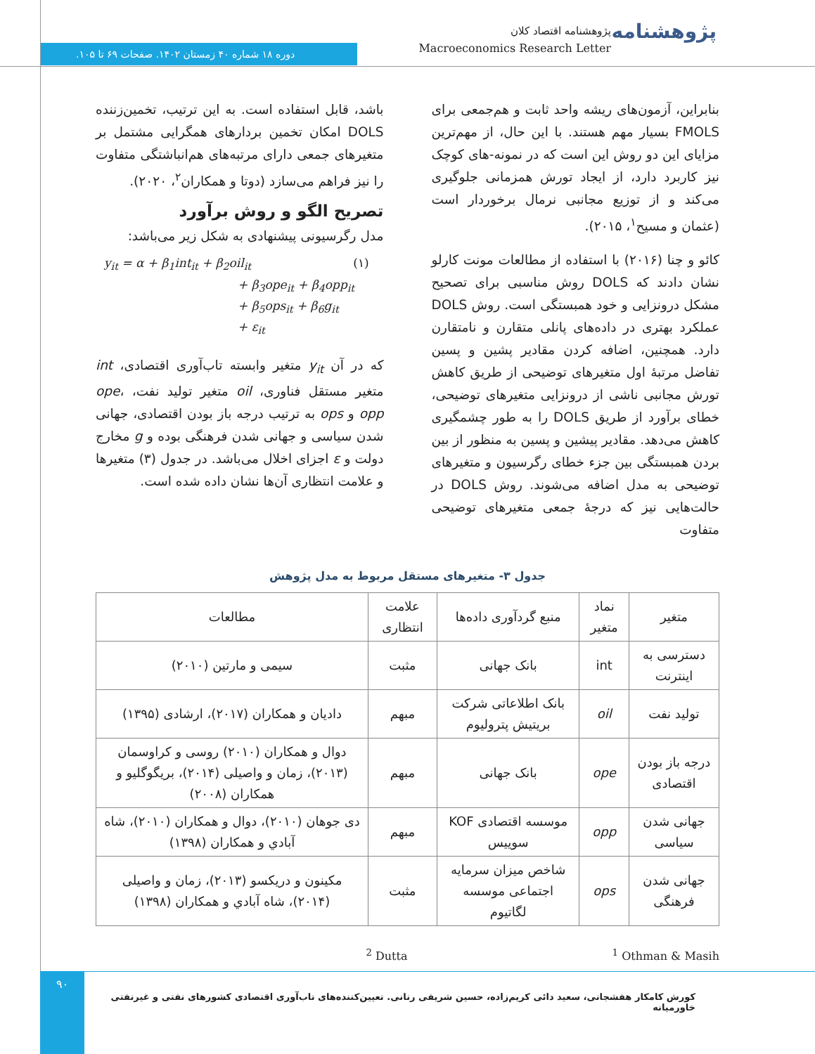پژوهشنامه
پژوهشنامه اقتصاد کلان
Macroeconomics Research Letter
دوره ۱۸ شماره ۴۰ زمستان ۱۴۰۲. صفحات ۶۹ تا ۱۰۵.
بنابراین، آزمون‌های ریشه واحد ثابت و هم‌جمعی برای FMOLS بسیار مهم هستند. با این حال، از مهم‌ترین مزایای این دو روش این است که در نمونه-های کوچک نیز کاربرد دارد، از ایجاد تورش همزمانی جلوگیری می‌کند و از توزیع مجانبی نرمال برخوردار است (عثمان و مسیح<sup>۱</sup>، ۲۰۱۵).
کائو و چنا (۲۰۱۶) با استفاده از مطالعات مونت کارلو نشان دادند که DOLS روش مناسبی برای تصحیح مشکل درونزایی و خود همبستگی است. روش DOLS عملکرد بهتری در داده‌های پانلی متقارن و نامتقارن دارد. همچنین، اضافه کردن مقادیر پشین و پسین تفاضل مرتبهٔ اول متغیرهای توضیحی از طریق کاهش تورش مجانبی ناشی از درونزایی متغیرهای توضیحی، خطای برآورد از طریق DOLS را به طور چشمگیری کاهش می‌دهد. مقادیر پیشین و پسین به منظور از بین بردن همبستگی بین جزء خطای رگرسیون و متغیرهای توضیحی به مدل اضافه می‌شوند. روش DOLS در حالت‌هایی نیز که درجهٔ جمعی متغیرهای توضیحی متفاوت
باشد، قابل استفاده است. به این ترتیب، تخمین‌زننده DOLS امکان تخمین بردارهای همگرایی مشتمل بر متغیرهای جمعی دارای مرتبه‌های هم‌انباشتگی متفاوت را نیز فراهم می‌سازد (دوتا و همکاران<sup>۲</sup>، ۲۰۲۰).
تصریح الگو و روش برآورد
مدل رگرسیونی پیشنهادی به شکل زیر می‌باشد:
y<sub>it</sub> = α + β<sub>1</sub>int<sub>it</sub> + β<sub>2</sub>oil<sub>it</sub> (۱)
+ β<sub>3</sub>ope<sub>it</sub> + β<sub>4</sub>opp<sub>it</sub>
+ β<sub>5</sub>ops<sub>it</sub> + β<sub>6</sub>g<sub>it</sub>
+ ε<sub>it</sub>
که در آن y<sub>it</sub> متغیر وابسته تاب‌آوری اقتصادی، int متغیر مستقل فناوری، oil متغیر تولید نفت، ope، opp و ops به ترتیب درجه باز بودن اقتصادی، جهانی شدن سیاسی و جهانی شدن فرهنگی بوده و g مخارج دولت و ε اجزای اخلال می‌باشد. در جدول (۳) متغیرها و علامت انتظاری آن‌ها نشان داده شده است.
جدول ۳- متغیرهای مستقل مربوط به مدل پژوهش
| متغیر | نماد متغیر | منبع گردآوری داده‌ها | علامت انتظاری | مطالعات |
| --- | --- | --- | --- | --- |
| دسترسی به اینترنت | int | بانک جهانی | مثبت | سیمی و مارتین (۲۰۱۰) |
| تولید نفت | oil | بانک اطلاعاتی شرکت بریتیش پترولیوم | مبهم | دادیان و همکاران (۲۰۱۷)، ارشادی (۱۳۹۵) |
| درجه باز بودن اقتصادی | ope | بانک جهانی | مبهم | دوال و همکاران (۲۰۱۰) روسی و کراوسمان (۲۰۱۳)، زمان و واصیلی (۲۰۱۴)، بریگوگلیو و همکاران (۲۰۰۸) |
| جهانی شدن سیاسی | opp | موسسه اقتصادی KOF سوییس | مبهم | دی جوهان (۲۰۱۰)، دوال و همکاران (۲۰۱۰)، شاه آبادي و همکاران (۱۳۹۸) |
| جهانی شدن فرهنگی | ops | شاخص میزان سرمایه اجتماعی موسسه لگاتیوم | مثبت | مکینون و دریکسو (۲۰۱۳)، زمان و واصیلی (۲۰۱۴)، شاه آبادي و همکاران (۱۳۹۸) |
<sup>1</sup> Othman & Masih <sup>2</sup> Dutta
۹۰
کورش کامکار هفشجانی، سعید دائی کریم‌زاده، حسین شریفی رنانی. تعیین‌کننده‌های تاب‌آوری اقتصادی کشورهای نفتی و غیرنفتی خاورمیانه